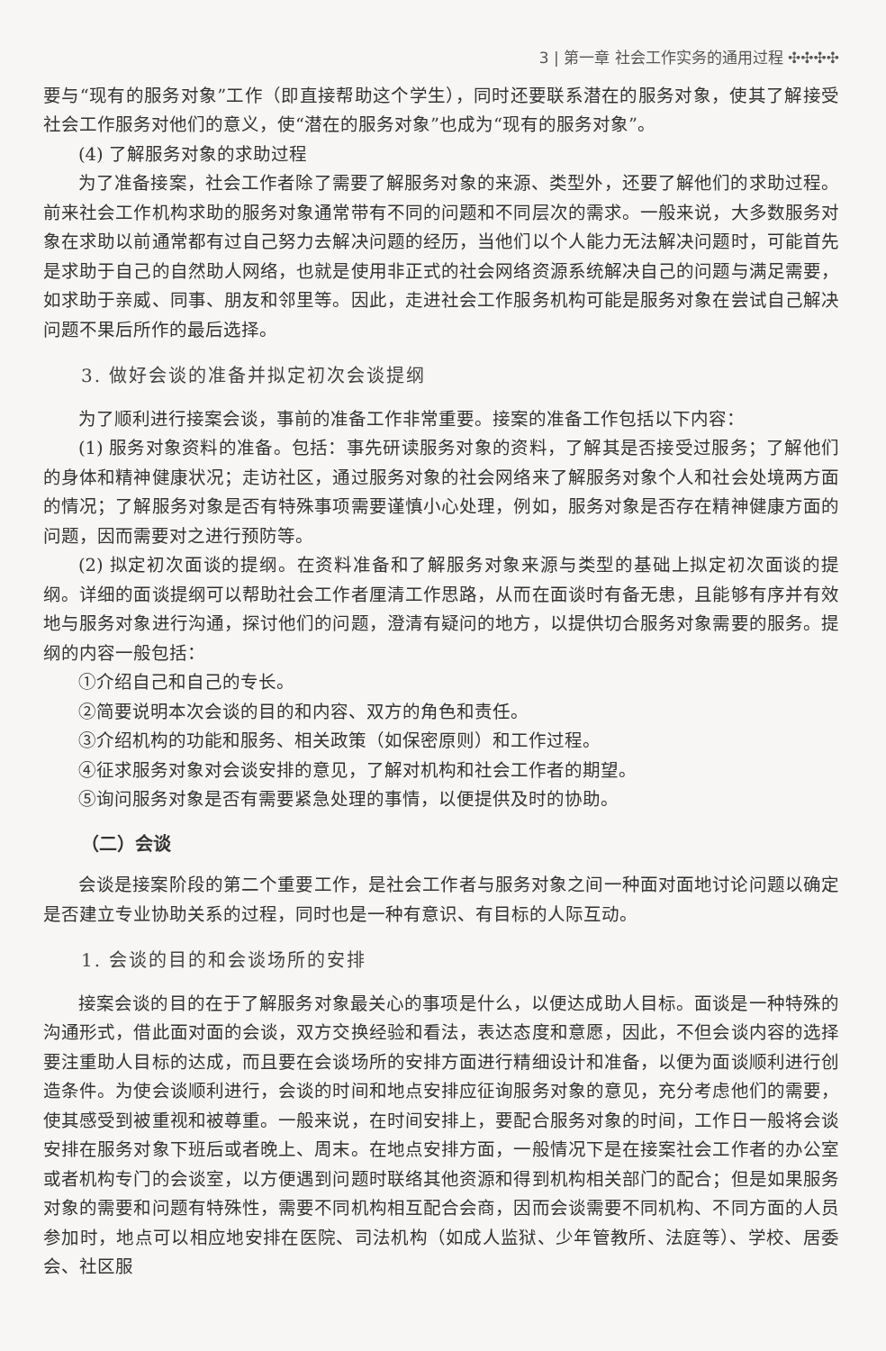3 | 第一章 社会工作实务的通用过程 ✣✣✣✣
要与“现有的服务对象”工作（即直接帮助这个学生），同时还要联系潜在的服务对象，使其了解接受社会工作服务对他们的意义，使“潜在的服务对象”也成为“现有的服务对象”。
(4) 了解服务对象的求助过程
为了准备接案，社会工作者除了需要了解服务对象的来源、类型外，还要了解他们的求助过程。前来社会工作机构求助的服务对象通常带有不同的问题和不同层次的需求。一般来说，大多数服务对象在求助以前通常都有过自己努力去解决问题的经历，当他们以个人能力无法解决问题时，可能首先是求助于自己的自然助人网络，也就是使用非正式的社会网络资源系统解决自己的问题与满足需要，如求助于亲威、同事、朋友和邻里等。因此，走进社会工作服务机构可能是服务对象在尝试自己解决问题不果后所作的最后选择。
3. 做好会谈的准备并拟定初次会谈提纲
为了顺利进行接案会谈，事前的准备工作非常重要。接案的准备工作包括以下内容：
(1) 服务对象资料的准备。包括：事先研读服务对象的资料，了解其是否接受过服务；了解他们的身体和精神健康状况；走访社区，通过服务对象的社会网络来了解服务对象个人和社会处境两方面的情况；了解服务对象是否有特殊事项需要谨慎小心处理，例如，服务对象是否存在精神健康方面的问题，因而需要对之进行预防等。
(2) 拟定初次面谈的提纲。在资料准备和了解服务对象来源与类型的基础上拟定初次面谈的提纲。详细的面谈提纲可以帮助社会工作者厘清工作思路，从而在面谈时有备无患，且能够有序并有效地与服务对象进行沟通，探讨他们的问题，澄清有疑问的地方，以提供切合服务对象需要的服务。提纲的内容一般包括：
①介绍自己和自己的专长。
②简要说明本次会谈的目的和内容、双方的角色和责任。
③介绍机构的功能和服务、相关政策（如保密原则）和工作过程。
④征求服务对象对会谈安排的意见，了解对机构和社会工作者的期望。
⑤询问服务对象是否有需要紧急处理的事情，以便提供及时的协助。
（二）会谈
会谈是接案阶段的第二个重要工作，是社会工作者与服务对象之间一种面对面地讨论问题以确定是否建立专业协助关系的过程，同时也是一种有意识、有目标的人际互动。
1. 会谈的目的和会谈场所的安排
接案会谈的目的在于了解服务对象最关心的事项是什么，以便达成助人目标。面谈是一种特殊的沟通形式，借此面对面的会谈，双方交换经验和看法，表达态度和意愿，因此，不但会谈内容的选择要注重助人目标的达成，而且要在会谈场所的安排方面进行精细设计和准备，以便为面谈顺利进行创造条件。为使会谈顺利进行，会谈的时间和地点安排应征询服务对象的意见，充分考虑他们的需要，使其感受到被重视和被尊重。一般来说，在时间安排上，要配合服务对象的时间，工作日一般将会谈安排在服务对象下班后或者晚上、周末。在地点安排方面，一般情况下是在接案社会工作者的办公室或者机构专门的会谈室，以方便遇到问题时联络其他资源和得到机构相关部门的配合；但是如果服务对象的需要和问题有特殊性，需要不同机构相互配合会商，因而会谈需要不同机构、不同方面的人员参加时，地点可以相应地安排在医院、司法机构（如成人监狱、少年管教所、法庭等）、学校、居委会、社区服